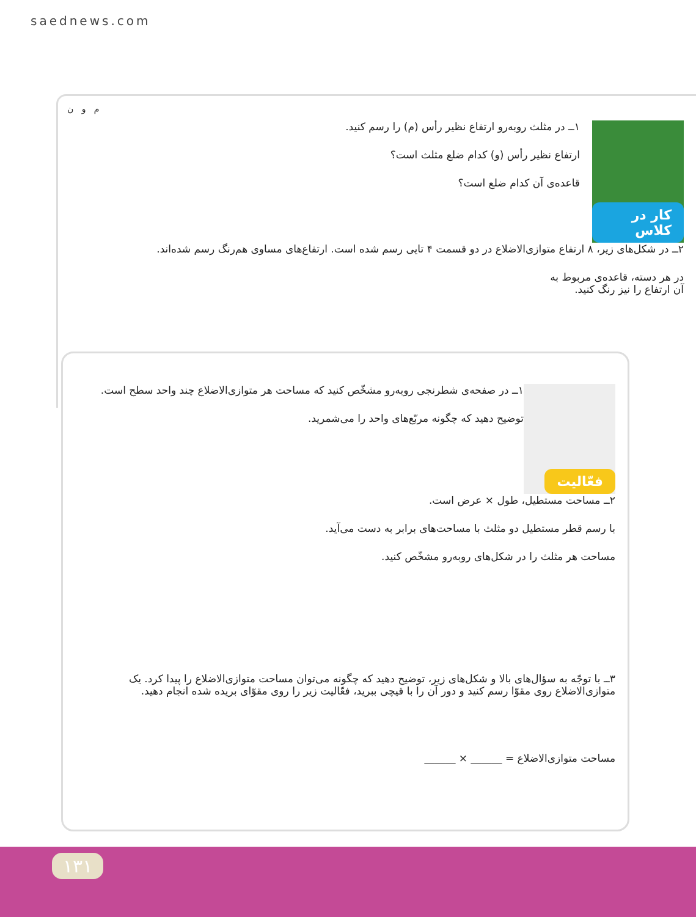saednews.com
کار در کلاس
۱ــ در مثلث روبه‌رو ارتفاع نظیر رأس (م) را رسم کنید.
ارتفاع نظیر رأس (و) کدام ضلع مثلث است؟
قاعده‌ی آن کدام ضلع است؟
م و ن
۲ــ در شکل‌های زیر، ۸ ارتفاع متوازی‌الاضلاع در دو قسمت ۴ تایی رسم شده است. ارتفاع‌های مساوی هم‌رنگ رسم شده‌اند.
در هر دسته، قاعده‌ی مربوط به آن ارتفاع را نیز رنگ کنید.
فعّالیت
۱ــ در صفحه‌ی شطرنجی روبه‌رو مشخّص کنید که مساحت هر متوازی‌الاضلاع چند واحد سطح است.
توضیح دهید که چگونه مربّع‌های واحد را می‌شمرید.
۲ــ مساحت مستطیل، طول × عرض است.
با رسم قطر مستطیل دو مثلث با مساحت‌های برابر به دست می‌آید.
مساحت هر مثلث را در شکل‌های روبه‌رو مشخّص کنید.
۳ــ با توجّه به سؤال‌های بالا و شکل‌های زیر، توضیح دهید که چگونه می‌توان مساحت متوازی‌الاضلاع را پیدا کرد. یک متوازی‌الاضلاع روی مقوّا رسم کنید و دور آن را با قیچی ببرید، فعّالیت زیر را روی مقوّای بریده شده انجام دهید.
مساحت متوازی‌الاضلاع = ______ × ______
۱۳۱